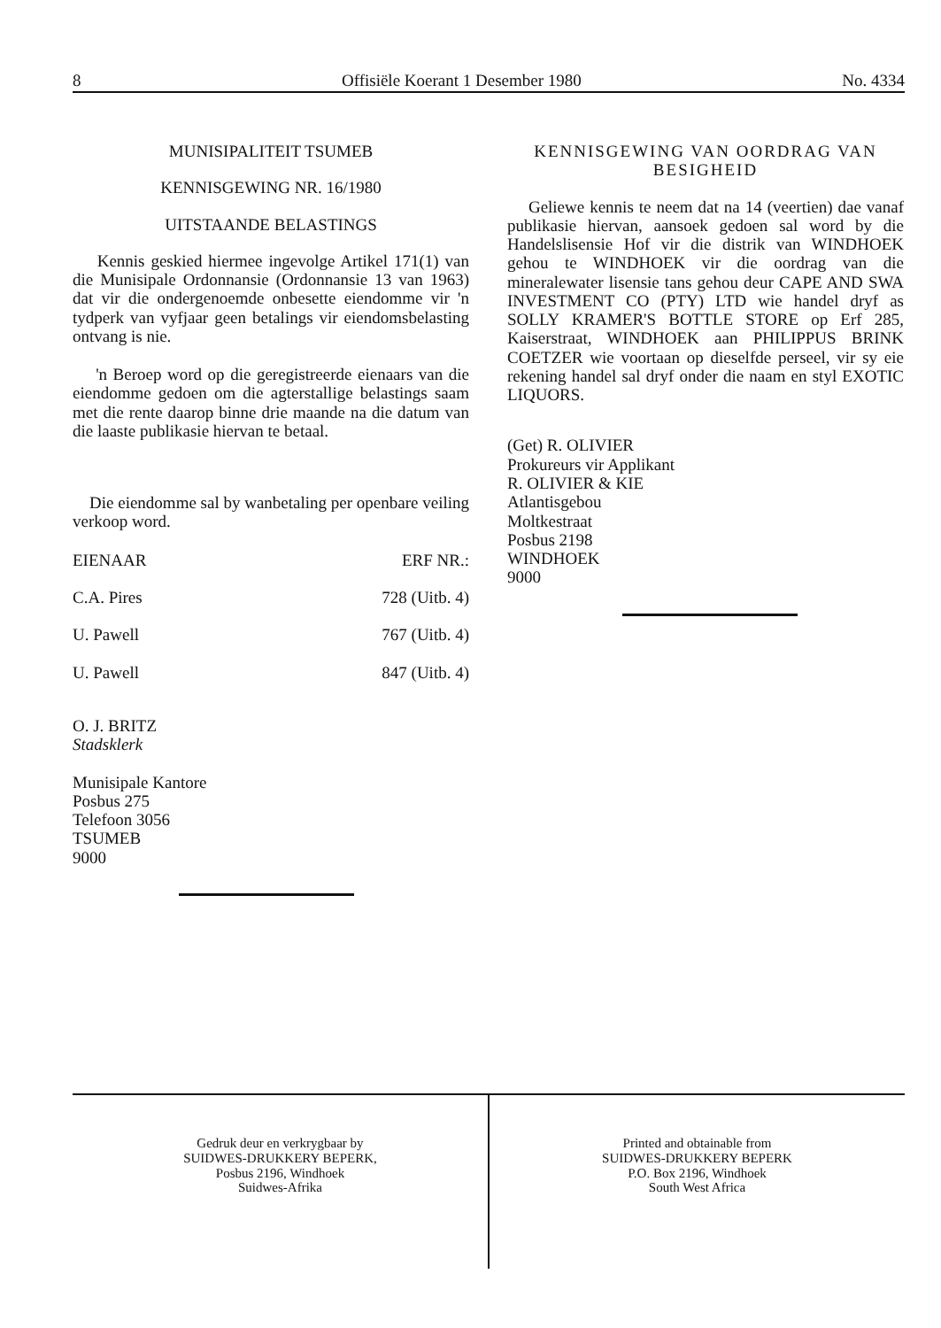8 Offisiële Koerant 1 Desember 1980 No. 4334
MUNISIPALITEIT TSUMEB
KENNISGEWING NR. 16/1980
UITSTAANDE BELASTINGS
Kennis geskied hiermee ingevolge Artikel 171(1) van die Munisipale Ordonnansie (Ordonnansie 13 van 1963) dat vir die ondergenoemde onbesette eiendomme vir 'n tydperk van vyfjaar geen betalings vir eiendomsbelasting ontvang is nie.
'n Beroep word op die geregistreerde eienaars van die eiendomme gedoen om die agterstallige belastings saam met die rente daarop binne drie maande na die datum van die laaste publikasie hiervan te betaal.
Die eiendomme sal by wanbetaling per openbare veiling verkoop word.
| EIENAAR | ERF NR.: |
| --- | --- |
| C.A. Pires | 728 (Uitb. 4) |
| U. Pawell | 767 (Uitb. 4) |
| U. Pawell | 847 (Uitb. 4) |
O. J. BRITZ
Stadsklerk
Munisipale Kantore
Posbus 275
Telefoon 3056
TSUMEB
9000
KENNISGEWING VAN OORDRAG VAN BESIGHEID
Geliewe kennis te neem dat na 14 (veertien) dae vanaf publikasie hiervan, aansoek gedoen sal word by die Handelslisensie Hof vir die distrik van WINDHOEK gehou te WINDHOEK vir die oordrag van die mineralewater lisensie tans gehou deur CAPE AND SWA INVESTMENT CO (PTY) LTD wie handel dryf as SOLLY KRAMER'S BOTTLE STORE op Erf 285, Kaiserstraat, WINDHOEK aan PHILIPPUS BRINK COETZER wie voortaan op dieselfde perseel, vir sy eie rekening handel sal dryf onder die naam en styl EXOTIC LIQUORS.
(Get) R. OLIVIER
Prokureurs vir Applikant
R. OLIVIER & KIE
Atlantisgebou
Moltkestraat
Posbus 2198
WINDHOEK
9000
Gedruk deur en verkrygbaar by
SUIDWES-DRUKKERY BEPERK,
Posbus 2196, Windhoek
Suidwes-Afrika
Printed and obtainable from
SUIDWES-DRUKKERY BEPERK
P.O. Box 2196, Windhoek
South West Africa